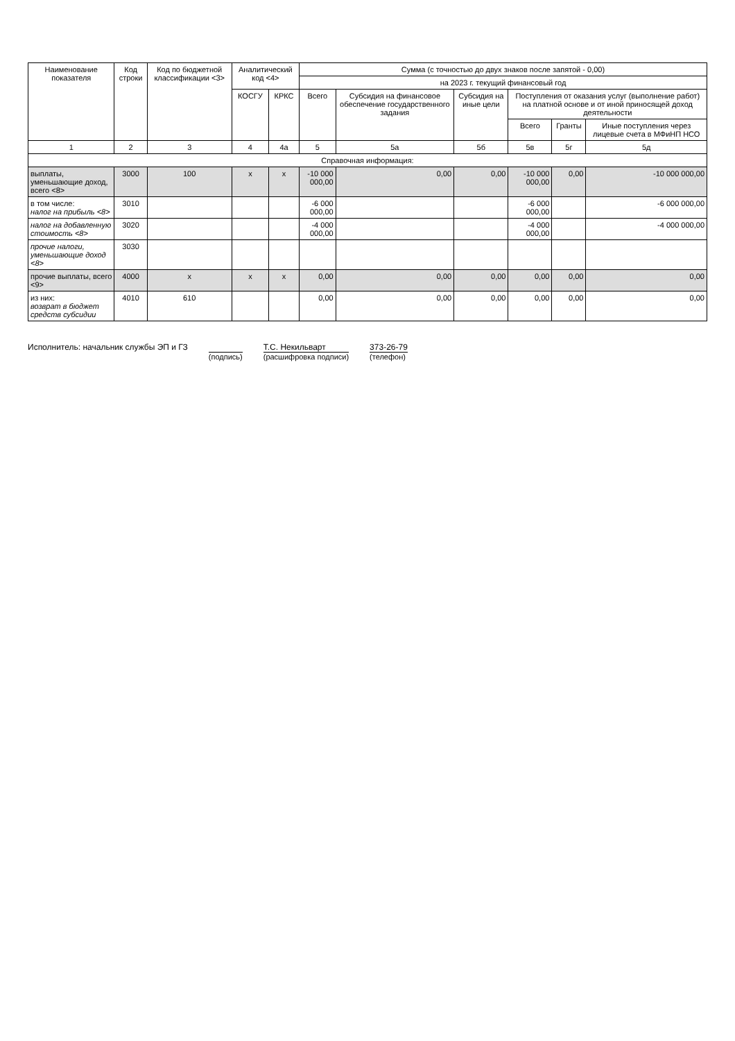| Наименование показателя | Код строки | Код по бюджетной классификации <3> | Аналитический код <4> | | Сумма (с точностью до двух знаков после запятой - 0,00) | | | | | |
| --- | --- | --- | --- | --- | --- | --- | --- | --- | --- | --- |
| | | | | | на 2023 г. текущий финансовый год | | | | | |
| | | | КОСГУ | КРКС | Всего | Субсидия на финансовое обеспечение государственного задания | Субсидия на иные цели | Поступления от оказания услуг (выполнение работ) на платной основе и от иной приносящей доход деятельности | | |
| | | | | | | | | Всего | Гранты | Иные поступления через лицевые счета в МФиНП НСО |
| 1 | 2 | 3 | 4 | 4а | 5 | 5а | 5б | 5в | 5г | 5д |
| Справочная информация: | | | | | | | | | | |
| выплаты, уменьшающие доход, всего <8> | 3000 | 100 | x | x | -10 000 000,00 | 0,00 | 0,00 | -10 000 000,00 | 0,00 | -10 000 000,00 |
| в том числе: налог на прибыль <8> | 3010 | | | | -6 000 000,00 | | | -6 000 000,00 | | -6 000 000,00 |
| налог на добавленную стоимость <8> | 3020 | | | | -4 000 000,00 | | | -4 000 000,00 | | -4 000 000,00 |
| прочие налоги, уменьшающие доход <8> | 3030 | | | | | | | | | |
| прочие выплаты, всего <9> | 4000 | x | x | x | 0,00 | 0,00 | 0,00 | 0,00 | 0,00 | 0,00 |
| из них: возврат в бюджет средств субсидии | 4010 | 610 | | | 0,00 | 0,00 | 0,00 | 0,00 | 0,00 | 0,00 |
Исполнитель: начальник службы ЭП и ГЗ
(подпись) Т.С. Некильварт
(расшифровка подписи)
373-26-79
(телефон)